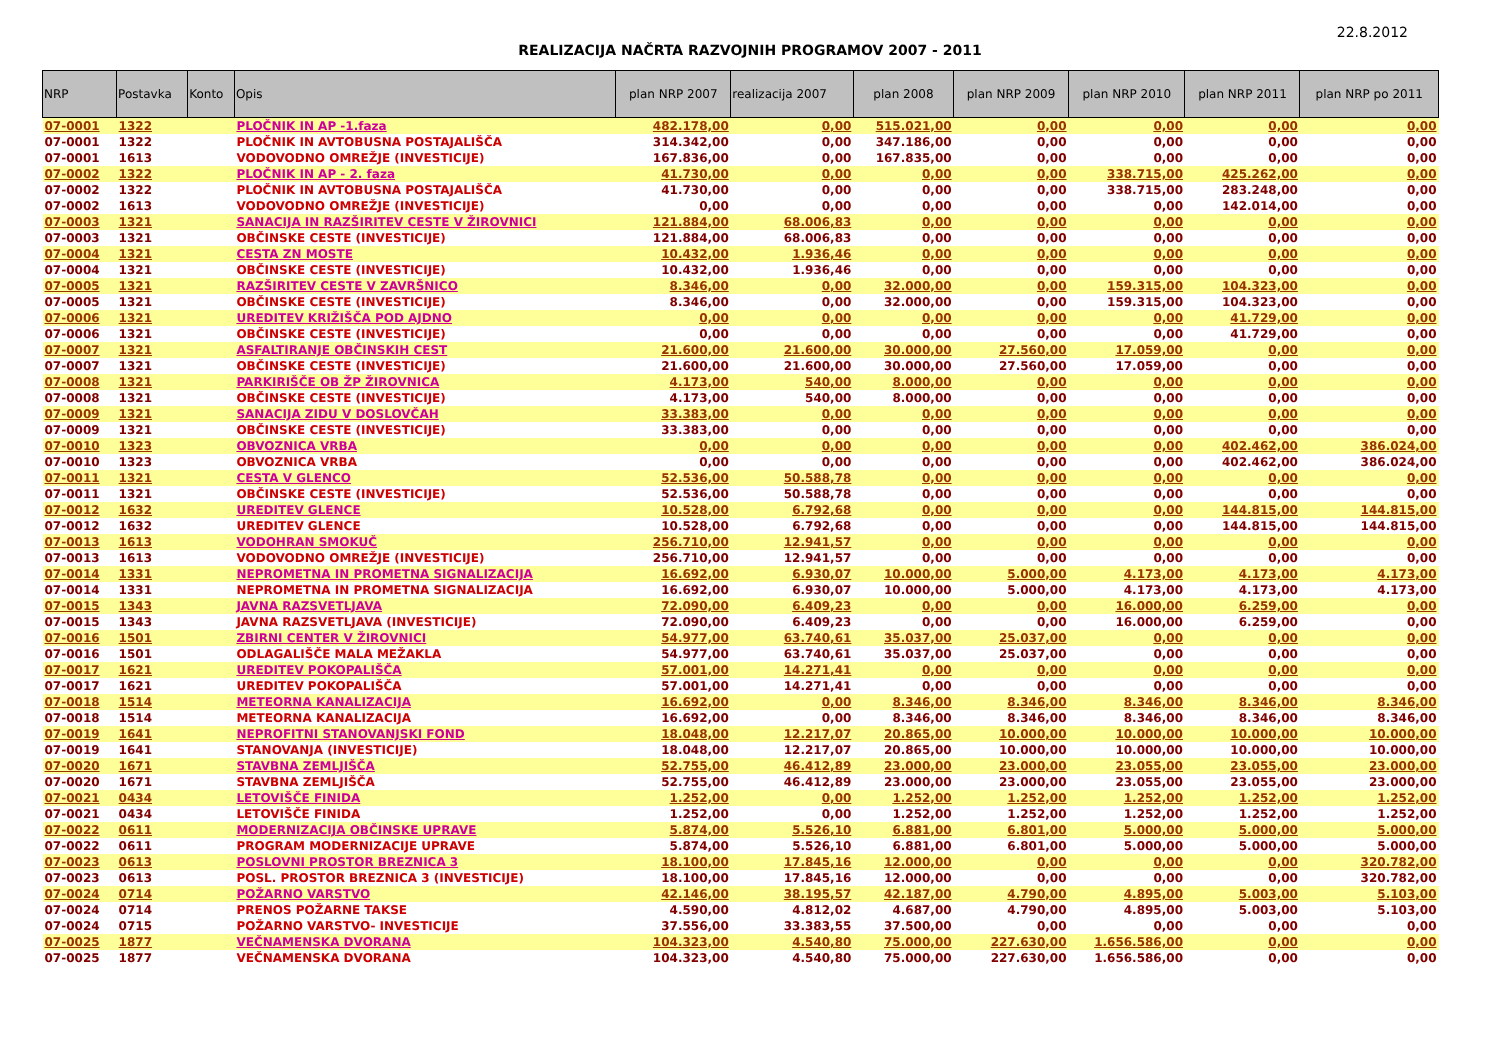22.8.2012
REALIZACIJA NAČRTA RAZVOJNIH PROGRAMOV 2007 - 2011
| NRP | Postavka | Konto | Opis | plan NRP 2007 | realizacija 2007 | plan 2008 | plan NRP 2009 | plan NRP 2010 | plan NRP 2011 | plan NRP po 2011 |
| --- | --- | --- | --- | --- | --- | --- | --- | --- | --- | --- |
| 07-0001 | 1322 | | PLOČNIK IN AP -1.faza | 482.178,00 | 0,00 | 515.021,00 | 0,00 | 0,00 | 0,00 | 0,00 |
| 07-0001 | 1322 | | PLOČNIK IN AVTOBUSNA POSTAJALIŠČA | 314.342,00 | 0,00 | 347.186,00 | 0,00 | 0,00 | 0,00 | 0,00 |
| 07-0001 | 1613 | | VODOVODNO OMREŽJE (INVESTICIJE) | 167.836,00 | 0,00 | 167.835,00 | 0,00 | 0,00 | 0,00 | 0,00 |
| 07-0002 | 1322 | | PLOČNIK IN AP - 2. faza | 41.730,00 | 0,00 | 0,00 | 0,00 | 338.715,00 | 425.262,00 | 0,00 |
| 07-0002 | 1322 | | PLOČNIK IN AVTOBUSNA POSTAJALIŠČA | 41.730,00 | 0,00 | 0,00 | 0,00 | 338.715,00 | 283.248,00 | 0,00 |
| 07-0002 | 1613 | | VODOVODNO OMREŽJE (INVESTICIJE) | 0,00 | 0,00 | 0,00 | 0,00 | 0,00 | 142.014,00 | 0,00 |
| 07-0003 | 1321 | | SANACIJA IN RAZŠIRITEV CESTE V ŽIROVNICI | 121.884,00 | 68.006,83 | 0,00 | 0,00 | 0,00 | 0,00 | 0,00 |
| 07-0003 | 1321 | | OBČINSKE CESTE (INVESTICIJE) | 121.884,00 | 68.006,83 | 0,00 | 0,00 | 0,00 | 0,00 | 0,00 |
| 07-0004 | 1321 | | CESTA ZN MOSTE | 10.432,00 | 1.936,46 | 0,00 | 0,00 | 0,00 | 0,00 | 0,00 |
| 07-0004 | 1321 | | OBČINSKE CESTE (INVESTICIJE) | 10.432,00 | 1.936,46 | 0,00 | 0,00 | 0,00 | 0,00 | 0,00 |
| 07-0005 | 1321 | | RAZŠIRITEV CESTE V ZAVRŠNICO | 8.346,00 | 0,00 | 32.000,00 | 0,00 | 159.315,00 | 104.323,00 | 0,00 |
| 07-0005 | 1321 | | OBČINSKE CESTE (INVESTICIJE) | 8.346,00 | 0,00 | 32.000,00 | 0,00 | 159.315,00 | 104.323,00 | 0,00 |
| 07-0006 | 1321 | | UREDITEV KRIŽIŠČA POD AJDNO | 0,00 | 0,00 | 0,00 | 0,00 | 0,00 | 41.729,00 | 0,00 |
| 07-0006 | 1321 | | OBČINSKE CESTE (INVESTICIJE) | 0,00 | 0,00 | 0,00 | 0,00 | 0,00 | 41.729,00 | 0,00 |
| 07-0007 | 1321 | | ASFALTIRANJE OBČINSKIH CEST | 21.600,00 | 21.600,00 | 30.000,00 | 27.560,00 | 17.059,00 | 0,00 | 0,00 |
| 07-0007 | 1321 | | OBČINSKE CESTE (INVESTICIJE) | 21.600,00 | 21.600,00 | 30.000,00 | 27.560,00 | 17.059,00 | 0,00 | 0,00 |
| 07-0008 | 1321 | | PARKIRIŠČE OB ŽP ŽIROVNICA | 4.173,00 | 540,00 | 8.000,00 | 0,00 | 0,00 | 0,00 | 0,00 |
| 07-0008 | 1321 | | OBČINSKE CESTE (INVESTICIJE) | 4.173,00 | 540,00 | 8.000,00 | 0,00 | 0,00 | 0,00 | 0,00 |
| 07-0009 | 1321 | | SANACIJA ZIDU V DOSLOVČAH | 33.383,00 | 0,00 | 0,00 | 0,00 | 0,00 | 0,00 | 0,00 |
| 07-0009 | 1321 | | OBČINSKE CESTE (INVESTICIJE) | 33.383,00 | 0,00 | 0,00 | 0,00 | 0,00 | 0,00 | 0,00 |
| 07-0010 | 1323 | | OBVOZNICA VRBA | 0,00 | 0,00 | 0,00 | 0,00 | 0,00 | 402.462,00 | 386.024,00 |
| 07-0010 | 1323 | | OBVOZNICA VRBA | 0,00 | 0,00 | 0,00 | 0,00 | 0,00 | 402.462,00 | 386.024,00 |
| 07-0011 | 1321 | | CESTA V GLENCO | 52.536,00 | 50.588,78 | 0,00 | 0,00 | 0,00 | 0,00 | 0,00 |
| 07-0011 | 1321 | | OBČINSKE CESTE (INVESTICIJE) | 52.536,00 | 50.588,78 | 0,00 | 0,00 | 0,00 | 0,00 | 0,00 |
| 07-0012 | 1632 | | UREDITEV GLENCE | 10.528,00 | 6.792,68 | 0,00 | 0,00 | 0,00 | 144.815,00 | 144.815,00 |
| 07-0012 | 1632 | | UREDITEV GLENCE | 10.528,00 | 6.792,68 | 0,00 | 0,00 | 0,00 | 144.815,00 | 144.815,00 |
| 07-0013 | 1613 | | VODOHRAN SMOKUČ | 256.710,00 | 12.941,57 | 0,00 | 0,00 | 0,00 | 0,00 | 0,00 |
| 07-0013 | 1613 | | VODOVODNO OMREŽJE (INVESTICIJE) | 256.710,00 | 12.941,57 | 0,00 | 0,00 | 0,00 | 0,00 | 0,00 |
| 07-0014 | 1331 | | NEPROMETNA IN PROMETNA SIGNALIZACIJA | 16.692,00 | 6.930,07 | 10.000,00 | 5.000,00 | 4.173,00 | 4.173,00 | 4.173,00 |
| 07-0014 | 1331 | | NEPROMETNA IN PROMETNA SIGNALIZACIJA | 16.692,00 | 6.930,07 | 10.000,00 | 5.000,00 | 4.173,00 | 4.173,00 | 4.173,00 |
| 07-0015 | 1343 | | JAVNA RAZSVETLJAVA | 72.090,00 | 6.409,23 | 0,00 | 0,00 | 16.000,00 | 6.259,00 | 0,00 |
| 07-0015 | 1343 | | JAVNA RAZSVETLJAVA (INVESTICIJE) | 72.090,00 | 6.409,23 | 0,00 | 0,00 | 16.000,00 | 6.259,00 | 0,00 |
| 07-0016 | 1501 | | ZBIRNI CENTER V ŽIROVNICI | 54.977,00 | 63.740,61 | 35.037,00 | 25.037,00 | 0,00 | 0,00 | 0,00 |
| 07-0016 | 1501 | | ODLAGALIŠČE MALA MEŽAKLA | 54.977,00 | 63.740,61 | 35.037,00 | 25.037,00 | 0,00 | 0,00 | 0,00 |
| 07-0017 | 1621 | | UREDITEV POKOPALIŠČA | 57.001,00 | 14.271,41 | 0,00 | 0,00 | 0,00 | 0,00 | 0,00 |
| 07-0017 | 1621 | | UREDITEV POKOPALIŠČA | 57.001,00 | 14.271,41 | 0,00 | 0,00 | 0,00 | 0,00 | 0,00 |
| 07-0018 | 1514 | | METEORNA KANALIZACIJA | 16.692,00 | 0,00 | 8.346,00 | 8.346,00 | 8.346,00 | 8.346,00 | 8.346,00 |
| 07-0018 | 1514 | | METEORNA KANALIZACIJA | 16.692,00 | 0,00 | 8.346,00 | 8.346,00 | 8.346,00 | 8.346,00 | 8.346,00 |
| 07-0019 | 1641 | | NEPROFITNI STANOVANJSKI FOND | 18.048,00 | 12.217,07 | 20.865,00 | 10.000,00 | 10.000,00 | 10.000,00 | 10.000,00 |
| 07-0019 | 1641 | | STANOVANJA (INVESTICIJE) | 18.048,00 | 12.217,07 | 20.865,00 | 10.000,00 | 10.000,00 | 10.000,00 | 10.000,00 |
| 07-0020 | 1671 | | STAVBNA ZEMLJIŠČA | 52.755,00 | 46.412,89 | 23.000,00 | 23.000,00 | 23.055,00 | 23.055,00 | 23.000,00 |
| 07-0020 | 1671 | | STAVBNA ZEMLJIŠČA | 52.755,00 | 46.412,89 | 23.000,00 | 23.000,00 | 23.055,00 | 23.055,00 | 23.000,00 |
| 07-0021 | 0434 | | LETOVIŠČE FINIDA | 1.252,00 | 0,00 | 1.252,00 | 1.252,00 | 1.252,00 | 1.252,00 | 1.252,00 |
| 07-0021 | 0434 | | LETOVIŠČE FINIDA | 1.252,00 | 0,00 | 1.252,00 | 1.252,00 | 1.252,00 | 1.252,00 | 1.252,00 |
| 07-0022 | 0611 | | MODERNIZACIJA OBČINSKE UPRAVE | 5.874,00 | 5.526,10 | 6.881,00 | 6.801,00 | 5.000,00 | 5.000,00 | 5.000,00 |
| 07-0022 | 0611 | | PROGRAM MODERNIZACIJE UPRAVE | 5.874,00 | 5.526,10 | 6.881,00 | 6.801,00 | 5.000,00 | 5.000,00 | 5.000,00 |
| 07-0023 | 0613 | | POSLOVNI PROSTOR BREZNICA 3 | 18.100,00 | 17.845,16 | 12.000,00 | 0,00 | 0,00 | 0,00 | 320.782,00 |
| 07-0023 | 0613 | | POSL. PROSTOR BREZNICA 3 (INVESTICIJE) | 18.100,00 | 17.845,16 | 12.000,00 | 0,00 | 0,00 | 0,00 | 320.782,00 |
| 07-0024 | 0714 | | POŽARNO VARSTVO | 42.146,00 | 38.195,57 | 42.187,00 | 4.790,00 | 4.895,00 | 5.003,00 | 5.103,00 |
| 07-0024 | 0714 | | PRENOS POŽARNE TAKSE | 4.590,00 | 4.812,02 | 4.687,00 | 4.790,00 | 4.895,00 | 5.003,00 | 5.103,00 |
| 07-0024 | 0715 | | POŽARNO VARSTVO- INVESTICIJE | 37.556,00 | 33.383,55 | 37.500,00 | 0,00 | 0,00 | 0,00 | 0,00 |
| 07-0025 | 1877 | | VEČNAMENSKA DVORANA | 104.323,00 | 4.540,80 | 75.000,00 | 227.630,00 | 1.656.586,00 | 0,00 | 0,00 |
| 07-0025 | 1877 | | VEČNAMENSKA DVORANA | 104.323,00 | 4.540,80 | 75.000,00 | 227.630,00 | 1.656.586,00 | 0,00 | 0,00 |